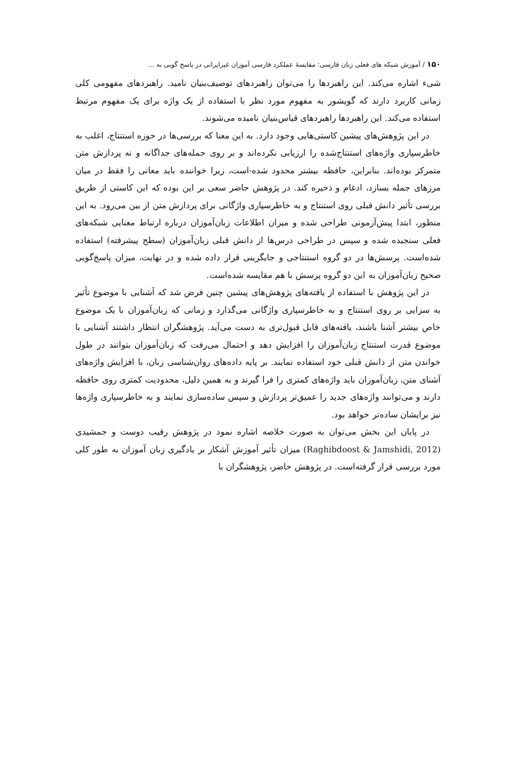۱۵۰ / آموزش شبکه های فعلی زبان فارسی: مقایسهٔ عملکرد فارسی آموزان غیرایرانی در پاسخ گویی به ...
شیء اشاره می‌کند. این راهبردها را می‌توان راهبردهای توصیف‌بنیان نامید. راهبردهای مفهومی کلی زمانی کاربرد دارند که گویشور به مفهوم مورد نظر با استفاده از یک واژه برای یک مفهوم مرتبط استفاده می‌کند. این راهبردها راهبردهای قیاس‌بنیان نامیده می‌شوند.
در این پژوهش‌های پیشین کاستی‌هایی وجود دارد. به این معنا که بررسی‌ها در حوزه استنتاج، اغلب به خاطرسپاری واژه‌های استنتاج‌شده را ارزیابی نکرده‌اند و بر روی جمله‌های جداگانه و نه پردازش متن متمرکز بوده‌اند. بنابراین، حافظه بیشتر محدود شده-است، زیرا خواننده باید معانی را فقط در میان مرزهای جمله بسازد، ادغام و ذخیره کند. در پژوهش حاضر سعی بر این بوده که این کاستی از طریق بررسی تأثیر دانش قبلی روی استنتاج و به خاطرسپاری واژگانی برای پردازش متن از بین می‌رود. به این منظور، ابتدا پیش‌آزمونی طراحی شده و میزان اطلاعات زبان‌آموزان درباره ارتباط معنایی شبکه‌های فعلی سنجیده شده و سپس در طراحی درس‌ها از دانش قبلی زبان‌آموزان (سطح پیشرفته) استفاده شده‌است. پرسش‌ها در دو گروه استنتاجی و جایگزینی قرار داده شده و در نهایت، میزان پاسخ‌گویی صحیح زبان‌آموزان به این دو گروه پرسش با هم مقایسه شده‌است.
در این پژوهش با استفاده از یافته‌های پژوهش‌های پیشین چنین فرض شد که آشنایی با موضوع تأثیر به سزایی بر روی استنتاج و به خاطرسپاری واژگانی می‌گذارد و زمانی که زبان‌آموزان با یک موضوع خاص بیشتر آشنا باشند، یافته‌های قابل قبول‌تری به دست می‌آید. پژوهشگران انتظار داشتند آشنایی با موضوع قدرت استنتاج زبان‌آموزان را افزایش دهد و احتمال می‌رفت که زبان‌آموزان بتوانند در طول خواندن متن از دانش قبلی خود استفاده نمایند. بر پایه داده‌های روان‌شناسی زبان، با افزایش واژه‌های آشنای متن، زبان‌آموزان باید واژه‌های کمتری را فرا گیرند و به همین دلیل، محدودیت کمتری روی حافظه دارند و می‌توانند واژه‌های جدید را عمیق‌تر پردازش و سپس ساده‌سازی نمایند و به خاطرسپاری واژه‌ها نیز برایشان ساده‌تر خواهد بود.
در پایان این بخش می‌توان به صورت خلاصه اشاره نمود در پژوهش رقیب دوست و جمشیدی (Raghibdoost & Jamshidi, 2012) میزان تأثیر آموزش آشکار بر یادگیری زبان آموزان به طور کلی مورد بررسی قرار گرفته‌است. در پژوهش حاضر، پژوهشگران با